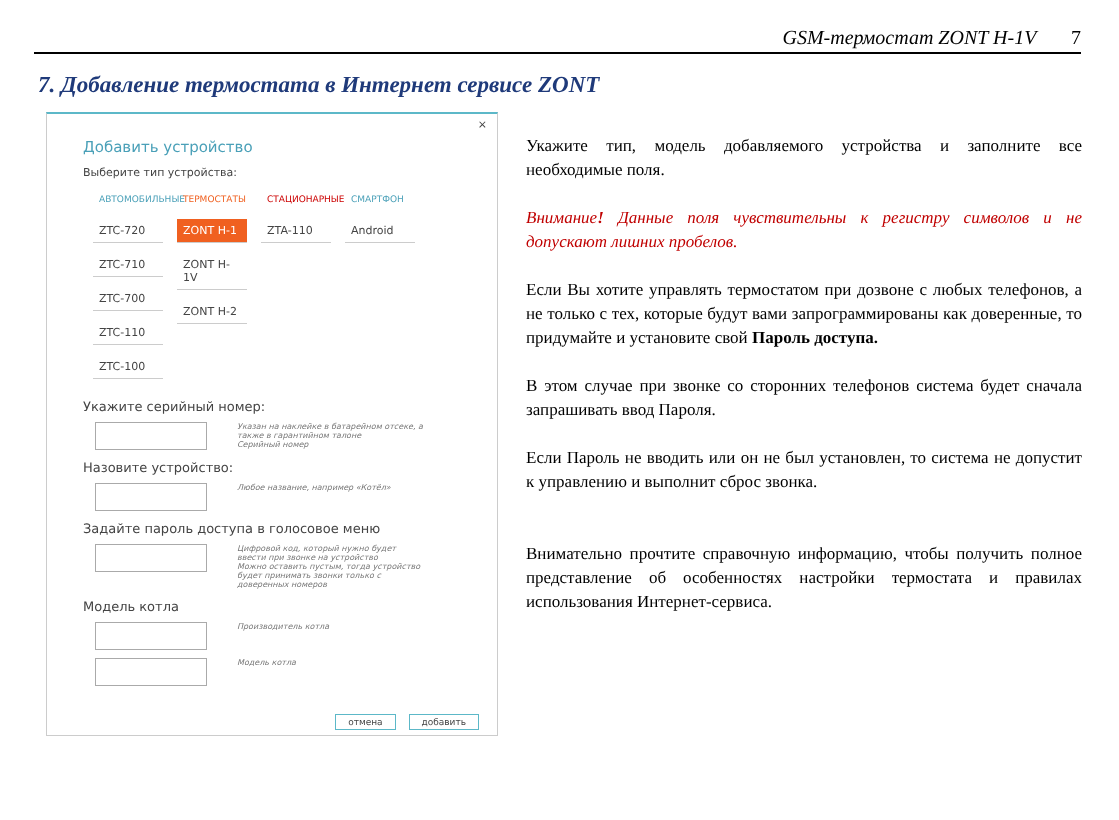GSM-термостат ZONT H-1V 7
7. Добавление термостата в Интернет сервисе ZONT
×
Добавить устройство
Выберите тип устройства:
АВТОМОБИЛЬНЫЕ
ZTC-720
ZTC-710
ZTC-700
ZTC-110
ZTC-100
ТЕРМОСТАТЫ
ZONT H-1
ZONT H-1V
ZONT H-2
СТАЦИОНАРНЫЕ
ZTA-110
СМАРТФОН
Android
Укажите серийный номер:
Указан на наклейке в батарейном отсеке, а также в гарантийном талоне
Серийный номер
Назовите устройство:
Любое название, например «Котёл»
Задайте пароль доступа в голосовое меню
Цифровой код, который нужно будет ввести при звонке на устройство
Можно оставить пустым, тогда устройство будет принимать звонки только с доверенных номеров
Модель котла
Производитель котла
Модель котла
отмена добавить
Укажите тип, модель добавляемого устройства и заполните все необходимые поля.
Внимание! Данные поля чувствительны к регистру символов и не допускают лишних пробелов.
Если Вы хотите управлять термостатом при дозвоне с любых телефонов, а не только с тех, которые будут вами запрограммированы как доверенные, то придумайте и установите свой Пароль доступа.
В этом случае при звонке со сторонних телефонов система будет сначала запрашивать ввод Пароля.
Если Пароль не вводить или он не был установлен, то система не допустит к управлению и выполнит сброс звонка.
Внимательно прочтите справочную информацию, чтобы получить полное представление об особенностях настройки термостата и правилах использования Интернет-сервиса.